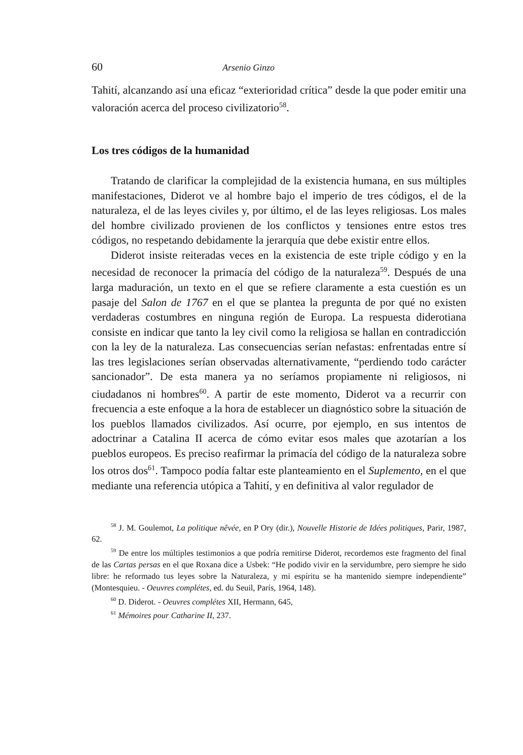60 Arsenio Ginzo
Tahití, alcanzando así una eficaz “exterioridad crítica” desde la que poder emitir una valoración acerca del proceso civilizatorio<sup>58</sup>.
Los tres códigos de la humanidad
Tratando de clarificar la complejidad de la existencia humana, en sus múltiples manifestaciones, Diderot ve al hombre bajo el imperio de tres códigos, el de la naturaleza, el de las leyes civiles y, por último, el de las leyes religiosas. Los males del hombre civilizado provienen de los conflictos y tensiones entre estos tres códigos, no respetando debidamente la jerarquía que debe existir entre ellos.
Diderot insiste reiteradas veces en la existencia de este triple código y en la necesidad de reconocer la primacía del código de la naturaleza<sup>59</sup>. Después de una larga maduración, un texto en el que se refiere claramente a esta cuestión es un pasaje del Salon de 1767 en el que se plantea la pregunta de por qué no existen verdaderas costumbres en ninguna región de Europa. La respuesta diderotiana consiste en indicar que tanto la ley civil como la religiosa se hallan en contradicción con la ley de la naturaleza. Las consecuencias serían nefastas: enfrentadas entre sí las tres legislaciones serían observadas alternativamente, “perdiendo todo carácter sancionador”. De esta manera ya no seríamos propiamente ni religiosos, ni ciudadanos ni hombres<sup>60</sup>. A partir de este momento, Diderot va a recurrir con frecuencia a este enfoque a la hora de establecer un diagnóstico sobre la situación de los pueblos llamados civilizados. Así ocurre, por ejemplo, en sus intentos de adoctrinar a Catalina II acerca de cómo evitar esos males que azotarían a los pueblos europeos. Es preciso reafirmar la primacía del código de la naturaleza sobre los otros dos<sup>61</sup>. Tampoco podía faltar este planteamiento en el Suplemento, en el que mediante una referencia utópica a Tahití, y en definitiva al valor regulador de
<sup>58</sup> J. M. Goulemot, La politique nêvée, en P Ory (dir.), Nouvelle Historie de Idées politiques, Parir, 1987, 62.
<sup>59</sup> De entre los múltiples testimonios a que podría remitirse Diderot, recordemos este fragmento del final de las Cartas persas en el que Roxana dice a Usbek: “He podido vivir en la servidumbre, pero siempre he sido libre: he reformado tus leyes sobre la Naturaleza, y mi espíritu se ha mantenido siempre independiente” (Montesquieu. - Oeuvres complétes, ed. du Seuil, París, 1964, 148).
<sup>60</sup> D. Diderot. - Oeuvres complétes XII, Hermann, 645,
<sup>61</sup> Mémoires pour Catharine II, 237.